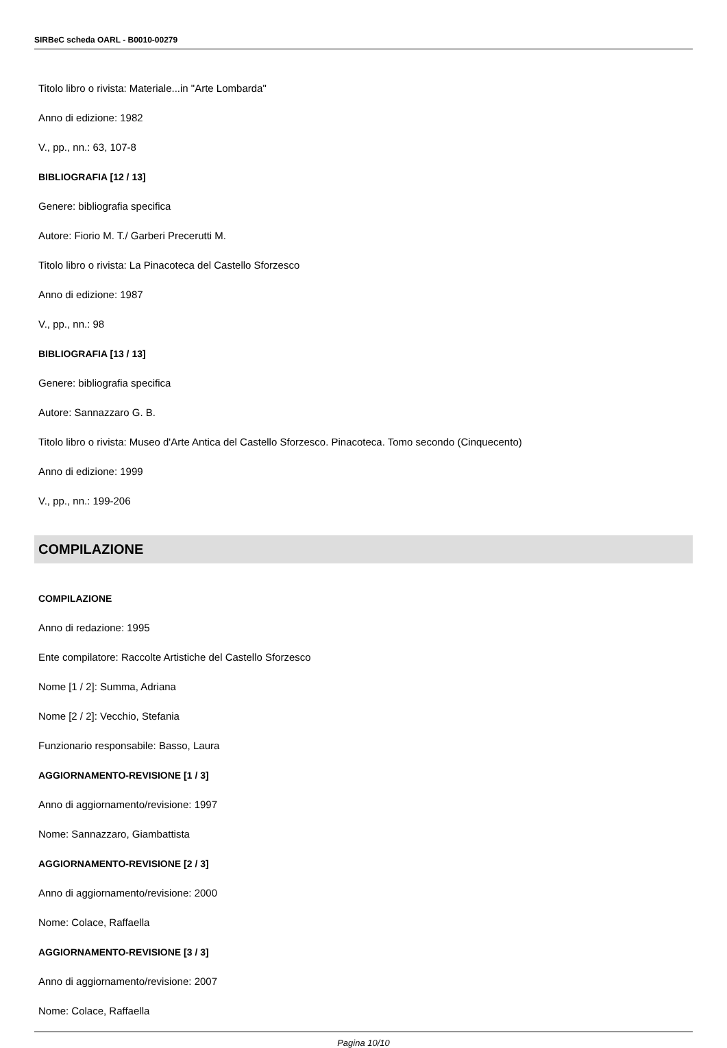SIRBeC scheda OARL - B0010-00279
Titolo libro o rivista: Materiale...in "Arte Lombarda"
Anno di edizione: 1982
V., pp., nn.: 63, 107-8
BIBLIOGRAFIA [12 / 13]
Genere: bibliografia specifica
Autore: Fiorio M. T./ Garberi Precerutti M.
Titolo libro o rivista: La Pinacoteca del Castello Sforzesco
Anno di edizione: 1987
V., pp., nn.: 98
BIBLIOGRAFIA [13 / 13]
Genere: bibliografia specifica
Autore: Sannazzaro G. B.
Titolo libro o rivista: Museo d'Arte Antica del Castello Sforzesco. Pinacoteca. Tomo secondo (Cinquecento)
Anno di edizione: 1999
V., pp., nn.: 199-206
COMPILAZIONE
COMPILAZIONE
Anno di redazione: 1995
Ente compilatore: Raccolte Artistiche del Castello Sforzesco
Nome [1 / 2]: Summa, Adriana
Nome [2 / 2]: Vecchio, Stefania
Funzionario responsabile: Basso, Laura
AGGIORNAMENTO-REVISIONE [1 / 3]
Anno di aggiornamento/revisione: 1997
Nome: Sannazzaro, Giambattista
AGGIORNAMENTO-REVISIONE [2 / 3]
Anno di aggiornamento/revisione: 2000
Nome: Colace, Raffaella
AGGIORNAMENTO-REVISIONE [3 / 3]
Anno di aggiornamento/revisione: 2007
Nome: Colace, Raffaella
Pagina 10/10